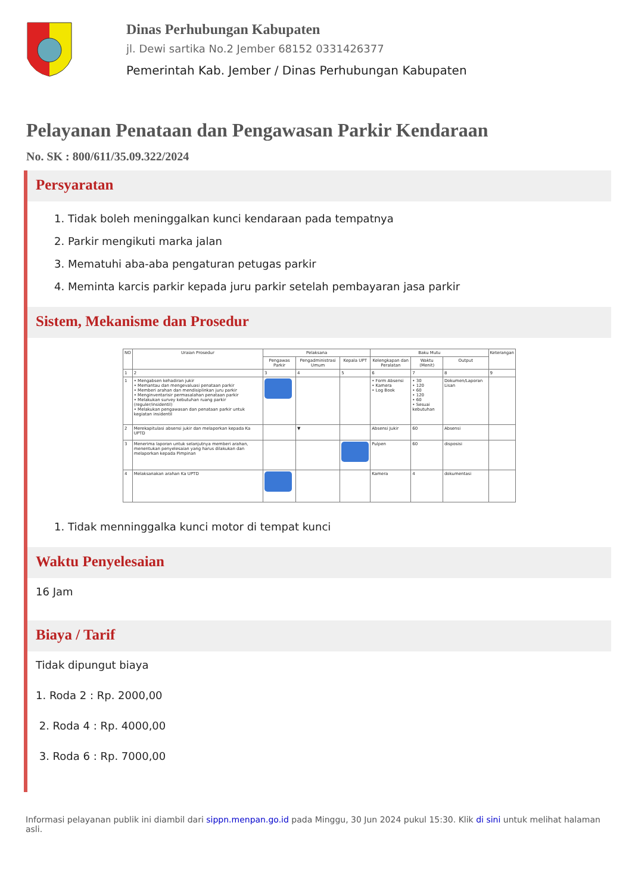Dinas Perhubungan Kabupaten
jl. Dewi sartika No.2 Jember 68152 0331426377
Pemerintah Kab. Jember / Dinas Perhubungan Kabupaten
Pelayanan Penataan dan Pengawasan Parkir Kendaraan
No. SK : 800/611/35.09.322/2024
Persyaratan
1. Tidak boleh meninggalkan kunci kendaraan pada tempatnya
2. Parkir mengikuti marka jalan
3. Mematuhi aba-aba pengaturan petugas parkir
4. Meminta karcis parkir kepada juru parkir setelah pembayaran jasa parkir
Sistem, Mekanisme dan Prosedur
| NO | Uraian Prosedur | Pelaksana | | | Baku Mutu | | | Keterangan |
| --- | --- | --- | --- | --- | --- | --- | --- | --- |
| | | Pengawas Parkir | Pengadministrasi Umum | Kepala UPT | Kelengkapan dan Peralatan | Waktu (Menit) | Output | |
| 1 | 2 | 3 | 4 | 5 | 6 | 7 | 8 | 9 |
| 1 | • Mengabsen kehadiran jukir • Memantau dan mengevaluasi penataan parkir • Memberi arahan dan mendisiplinkan juru parkir • Menginventarisir permasalahan penataan parkir • Melakukan survey kebutuhan ruang parkir (reguler/insidentil) • Melakukan pengawasan dan penataan parkir untuk kegiatan insidentil | | | | • Form Absensi • Kamera • Log Book | • 30 • 120 • 60 • 120 • 60 • Sesuai kebutuhan | Dokumen/Laporan Lisan | |
| 2 | Merekapitulasi absensi jukir dan melaporkan kepada Ka UPTD | | ▼ | | Absensi Jukir | 60 | Absensi | |
| 3 | Menerima laporan untuk selanjutnya memberi arahan, menentukan penyelesaian yang harus dilakukan dan melaporkan kepada Pimpinan | | | | Pulpen | 60 | disposisi | |
| 4 | Melaksanakan arahan Ka UPTD | | | | Kamera | 4 | dokumentasi | |
1. Tidak menninggalka kunci motor di tempat kunci
Waktu Penyelesaian
16 Jam
Biaya / Tarif
Tidak dipungut biaya
1. Roda 2 : Rp. 2000,00
2. Roda 4 : Rp. 4000,00
3. Roda 6 : Rp. 7000,00
Informasi pelayanan publik ini diambil dari sippn.menpan.go.id pada Minggu, 30 Jun 2024 pukul 15:30. Klik di sini untuk melihat halaman asli.